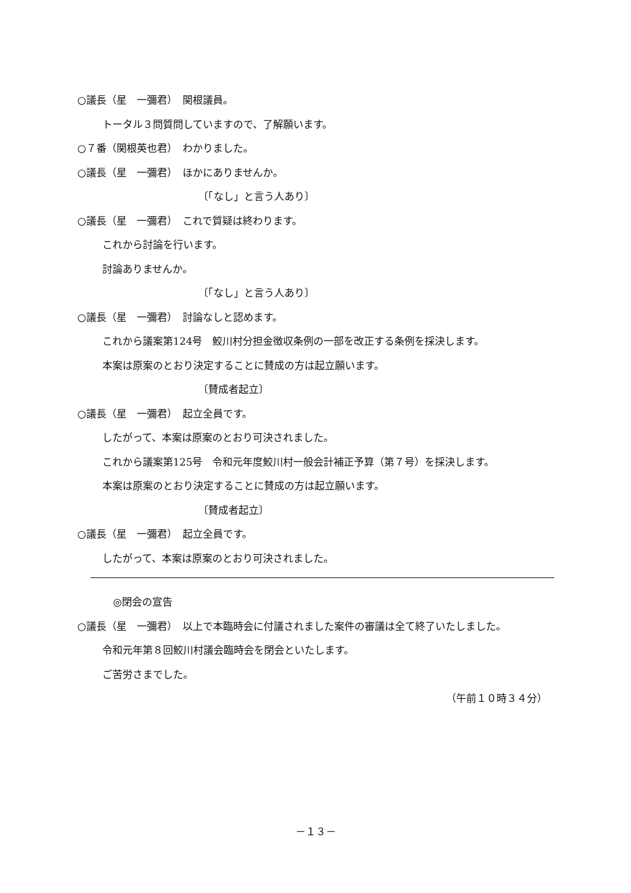○議長（星　一彌君）　関根議員。
トータル３問質問していますので、了解願います。
○７番（関根英也君）　わかりました。
○議長（星　一彌君）　ほかにありませんか。
〔「なし」と言う人あり〕
○議長（星　一彌君）　これで質疑は終わります。
これから討論を行います。
討論ありませんか。
〔「なし」と言う人あり〕
○議長（星　一彌君）　討論なしと認めます。
これから議案第124号　鮫川村分担金徴収条例の一部を改正する条例を採決します。
本案は原案のとおり決定することに賛成の方は起立願います。
〔賛成者起立〕
○議長（星　一彌君）　起立全員です。
したがって、本案は原案のとおり可決されました。
これから議案第125号　令和元年度鮫川村一般会計補正予算（第７号）を採決します。
本案は原案のとおり決定することに賛成の方は起立願います。
〔賛成者起立〕
○議長（星　一彌君）　起立全員です。
したがって、本案は原案のとおり可決されました。
◎閉会の宣告
○議長（星　一彌君）　以上で本臨時会に付議されました案件の審議は全て終了いたしました。
令和元年第８回鮫川村議会臨時会を閉会といたします。
ご苦労さまでした。
（午前１０時３４分）
－１３－